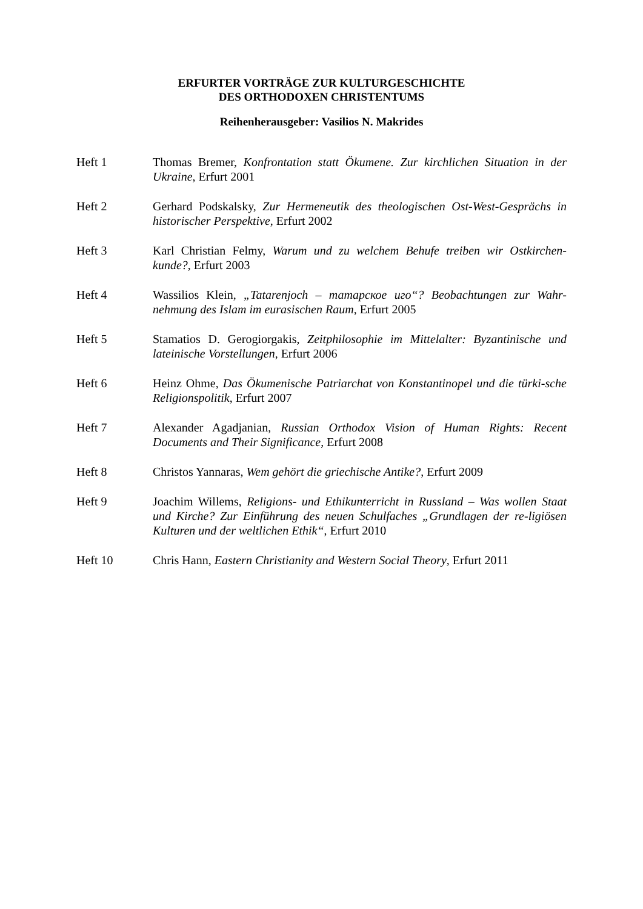ERFURTER VORTRÄGE ZUR KULTURGESCHICHTE
DES ORTHODOXEN CHRISTENTUMS
Reihenherausgeber: Vasilios N. Makrides
Heft 1 Thomas Bremer, Konfrontation statt Ökumene. Zur kirchlichen Situation in der Ukraine, Erfurt 2001
Heft 2 Gerhard Podskalsky, Zur Hermeneutik des theologischen Ost-West-Gesprächs in historischer Perspektive, Erfurt 2002
Heft 3 Karl Christian Felmy, Warum und zu welchem Behufe treiben wir Ostkirchen-kunde?, Erfurt 2003
Heft 4 Wassilios Klein, „Tatarenjoch – татарское иго“? Beobachtungen zur Wahr-nehmung des Islam im eurasischen Raum, Erfurt 2005
Heft 5 Stamatios D. Gerogiorgakis, Zeitphilosophie im Mittelalter: Byzantinische und lateinische Vorstellungen, Erfurt 2006
Heft 6 Heinz Ohme, Das Ökumenische Patriarchat von Konstantinopel und die türki-sche Religionspolitik, Erfurt 2007
Heft 7 Alexander Agadjanian, Russian Orthodox Vision of Human Rights: Recent Documents and Their Significance, Erfurt 2008
Heft 8 Christos Yannaras, Wem gehört die griechische Antike?, Erfurt 2009
Heft 9 Joachim Willems, Religions- und Ethikunterricht in Russland – Was wollen Staat und Kirche? Zur Einführung des neuen Schulfaches „Grundlagen der re-ligiösen Kulturen und der weltlichen Ethik“, Erfurt 2010
Heft 10 Chris Hann, Eastern Christianity and Western Social Theory, Erfurt 2011